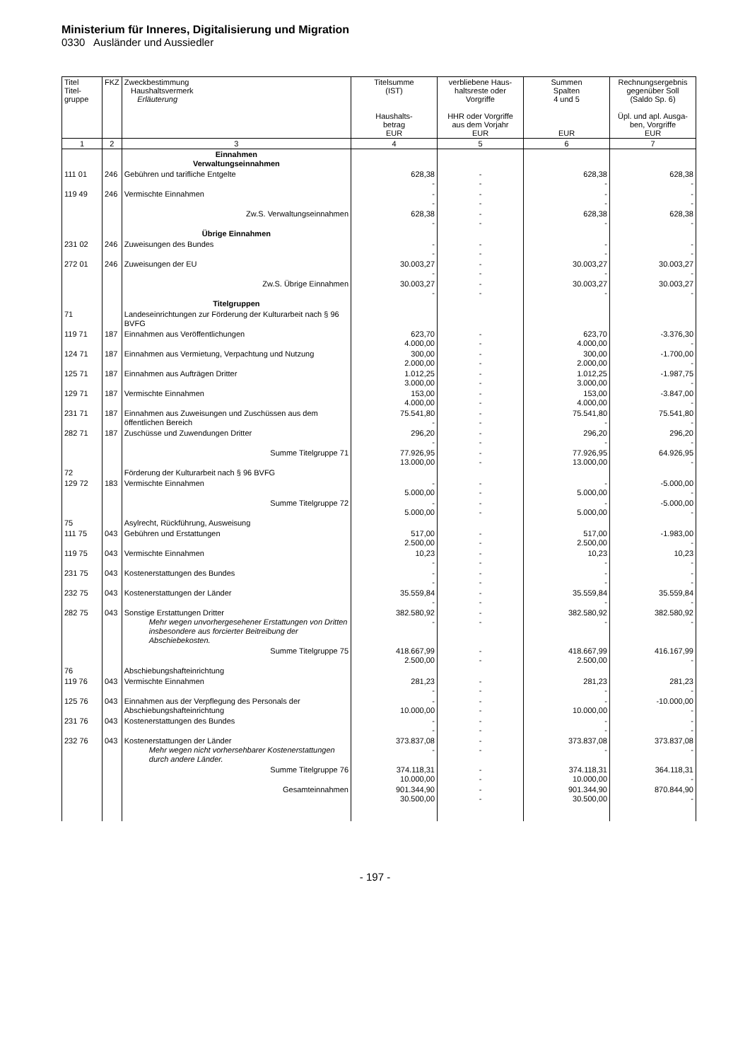Ministerium für Inneres, Digitalisierung und Migration
0330 Ausländer und Aussiedler
| Titel Titel- gruppe | FKZ | Zweckbestimmung Haushaltsvermerk Erläuterung | Titelsumme (IST) Haushalts- betrag EUR | verbliebene Haus- haltsreste oder Vorgriffe HHR oder Vorgriffe aus dem Vorjahr EUR | Summen Spalten 4 und 5 EUR | Rechnungsergebnis gegenüber Soll (Saldo Sp. 6) Üpl. und apl. Ausga- ben, Vorgriffe EUR |
| --- | --- | --- | --- | --- | --- | --- |
| 1 | 2 | 3 | 4 | 5 | 6 | 7 |
| | | Einnahmen Verwaltungseinnahmen | | | | |
| 111 01 | 246 | Gebühren und tarifliche Entgelte | 628,38 - | - - | 628,38 - | 628,38 - |
| 119 49 | 246 | Vermischte Einnahmen | - - | - - | - - | - - |
| | | Zw.S. Verwaltungseinnahmen | 628,38 - | - - | 628,38 - | 628,38 - |
| | | Übrige Einnahmen | | | | |
| 231 02 | 246 | Zuweisungen des Bundes | - - | - - | - - | - - |
| 272 01 | 246 | Zuweisungen der EU | 30.003,27 - | - - | 30.003,27 - | 30.003,27 - |
| | | Zw.S. Übrige Einnahmen | 30.003,27 - | - - | 30.003,27 - | 30.003,27 - |
| | | Titelgruppen | | | | |
| 71 | | Landeseinrichtungen zur Förderung der Kulturarbeit nach § 96 BVFG | | | | |
| 119 71 | 187 | Einnahmen aus Veröffentlichungen | 623,70 4.000,00 | - - | 623,70 4.000,00 | -3.376,30 - |
| 124 71 | 187 | Einnahmen aus Vermietung, Verpachtung und Nutzung | 300,00 2.000,00 | - - | 300,00 2.000,00 | -1.700,00 - |
| 125 71 | 187 | Einnahmen aus Aufträgen Dritter | 1.012,25 3.000,00 | - - | 1.012,25 3.000,00 | -1.987,75 - |
| 129 71 | 187 | Vermischte Einnahmen | 153,00 4.000,00 | - - | 153,00 4.000,00 | -3.847,00 - |
| 231 71 | 187 | Einnahmen aus Zuweisungen und Zuschüssen aus dem öffentlichen Bereich | 75.541,80 - | - - | 75.541,80 - | 75.541,80 - |
| 282 71 | 187 | Zuschüsse und Zuwendungen Dritter | 296,20 - | - - | 296,20 - | 296,20 - |
| | | Summe Titelgruppe 71 | 77.926,95 13.000,00 | - - | 77.926,95 13.000,00 | 64.926,95 - |
| 72 | | Förderung der Kulturarbeit nach § 96 BVFG | | | | |
| 129 72 | 183 | Vermischte Einnahmen | - 5.000,00 | - - | - 5.000,00 | -5.000,00 - |
| | | Summe Titelgruppe 72 | - 5.000,00 | - - | - 5.000,00 | -5.000,00 - |
| 75 | | Asylrecht, Rückführung, Ausweisung | | | | |
| 111 75 | 043 | Gebühren und Erstattungen | 517,00 2.500,00 | - - | 517,00 2.500,00 | -1.983,00 - |
| 119 75 | 043 | Vermischte Einnahmen | 10,23 - | - - | 10,23 - | 10,23 - |
| 231 75 | 043 | Kostenerstattungen des Bundes | - - | - - | - - | - - |
| 232 75 | 043 | Kostenerstattungen der Länder | 35.559,84 - | - - | 35.559,84 - | 35.559,84 - |
| 282 75 | 043 | Sonstige Erstattungen Dritter Mehr wegen unvorhergesehener Erstattungen von Dritten insbesondere aus forcierter Beitreibung der Abschiebekosten. | 382.580,92 - | - - | 382.580,92 - | 382.580,92 - |
| | | Summe Titelgruppe 75 | 418.667,99 2.500,00 | - - | 418.667,99 2.500,00 | 416.167,99 - |
| 76 | | Abschiebungshafteinrichtung | | | | |
| 119 76 | 043 | Vermischte Einnahmen | 281,23 - | - - | 281,23 - | 281,23 - |
| 125 76 | 043 | Einnahmen aus der Verpflegung des Personals der Abschiebungshafteinrichtung | - 10.000,00 | - - | - 10.000,00 | -10.000,00 - |
| 231 76 | 043 | Kostenerstattungen des Bundes | - - | - - | - - | - - |
| 232 76 | 043 | Kostenerstattungen der Länder Mehr wegen nicht vorhersehbarer Kostenerstattungen durch andere Länder. | 373.837,08 - | - - | 373.837,08 - | 373.837,08 - |
| | | Summe Titelgruppe 76 | 374.118,31 10.000,00 | - - | 374.118,31 10.000,00 | 364.118,31 - |
| | | Gesamteinnahmen | 901.344,90 30.500,00 | - - | 901.344,90 30.500,00 | 870.844,90 - |
- 197 -